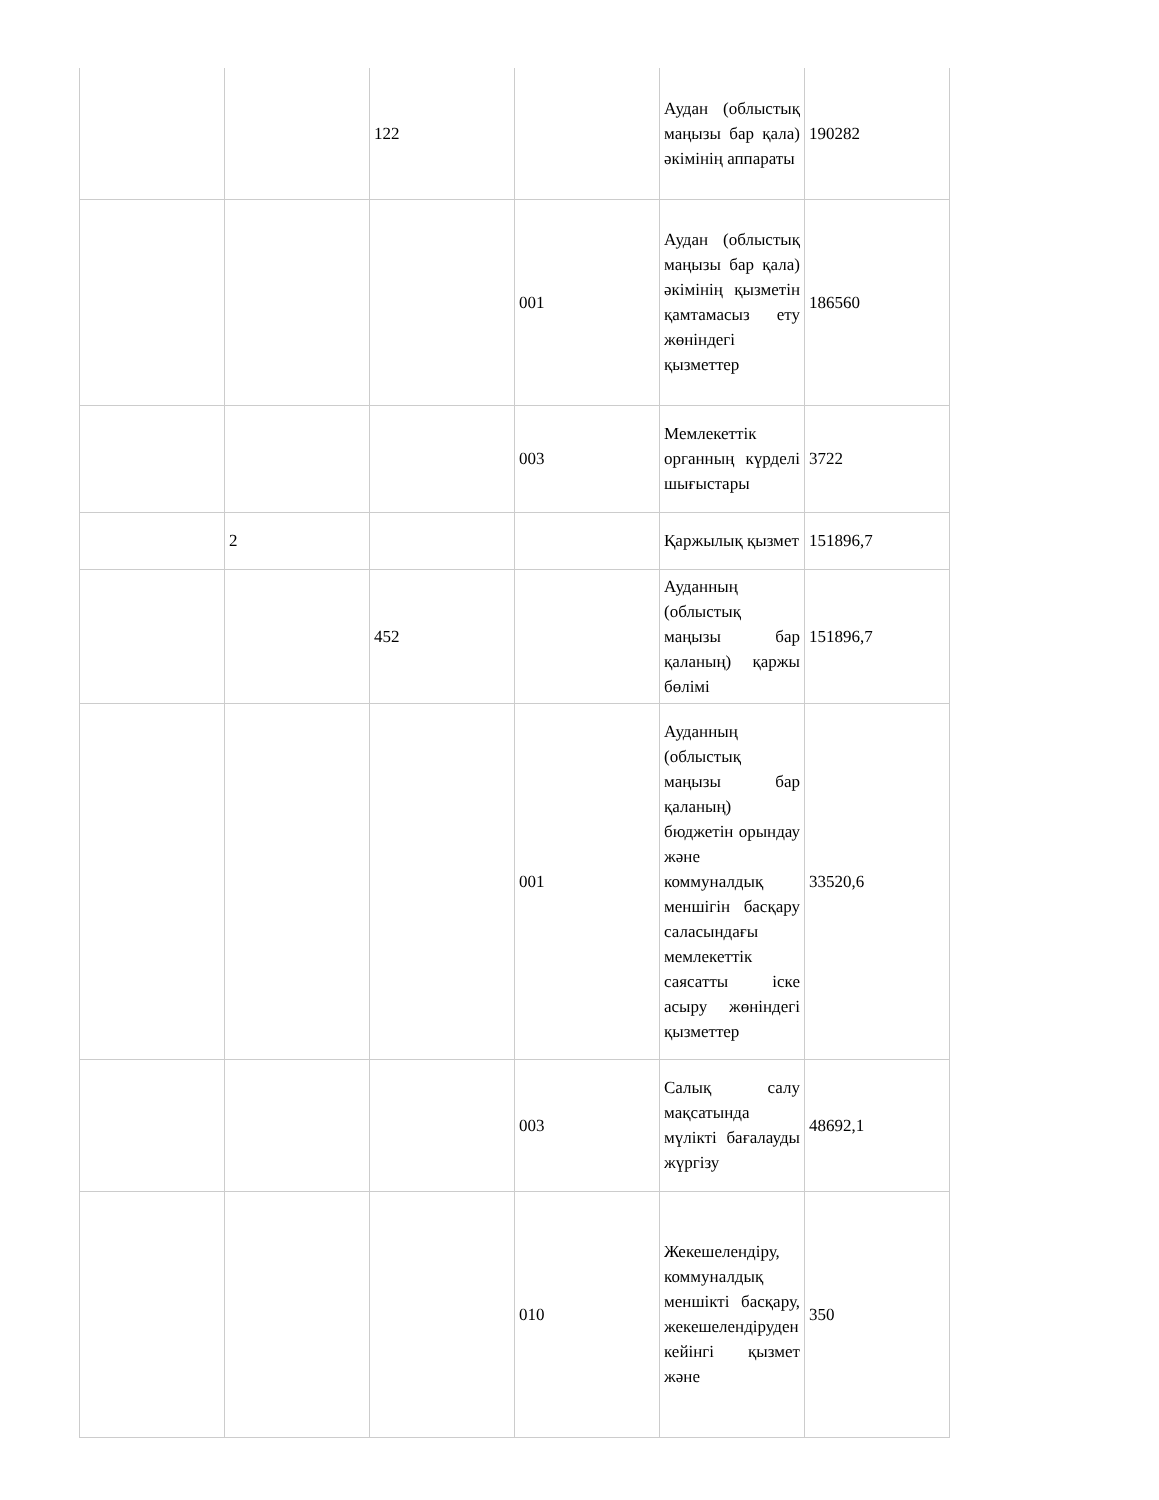| | | 122 | | Аудан (облыстық маңызы бар қала) әкімінің аппараты | 190282 |
| | | | 001 | Аудан (облыстық маңызы бар қала) әкімінің қызметін қамтамасыз ету жөніндегі қызметтер | 186560 |
| | | | 003 | Мемлекеттік органның күрделі шығыстары | 3722 |
| | 2 | | | Қаржылық қызмет | 151896,7 |
| | | 452 | | Ауданның (облыстық маңызы бар қаланың) қаржы бөлімі | 151896,7 |
| | | | 001 | Ауданның (облыстық маңызы бар қаланың) бюджетін орындау және коммуналдық меншігін басқару саласындағы мемлекеттік саясатты іске асыру жөніндегі қызметтер | 33520,6 |
| | | | 003 | Салық салу мақсатында мүлікті бағалауды жүргізу | 48692,1 |
| | | | 010 | Жекешелендіру, коммуналдық меншікті басқару, жекешелендіруден кейінгі қызмет және | 350 |